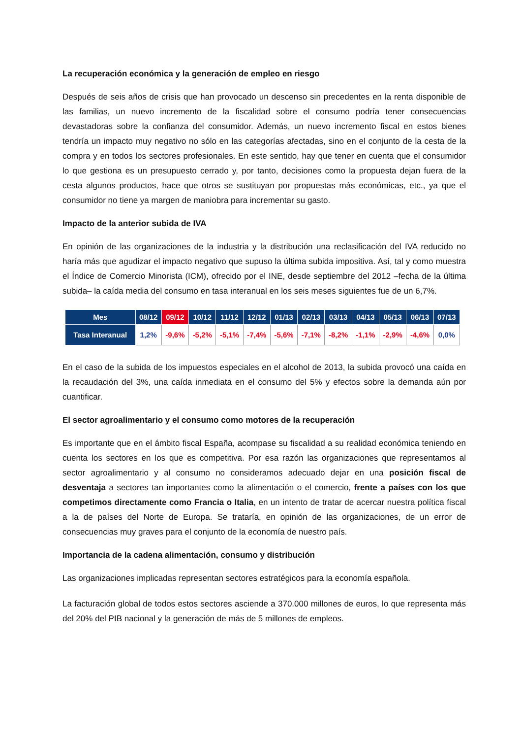La recuperación económica y la generación de empleo en riesgo
Después de seis años de crisis que han provocado un descenso sin precedentes en la renta disponible de las familias, un nuevo incremento de la fiscalidad sobre el consumo podría tener consecuencias devastadoras sobre la confianza del consumidor. Además, un nuevo incremento fiscal en estos bienes tendría un impacto muy negativo no sólo en las categorías afectadas, sino en el conjunto de la cesta de la compra y en todos los sectores profesionales. En este sentido, hay que tener en cuenta que el consumidor lo que gestiona es un presupuesto cerrado y, por tanto, decisiones como la propuesta dejan fuera de la cesta algunos productos, hace que otros se sustituyan por propuestas más económicas, etc., ya que el consumidor no tiene ya margen de maniobra para incrementar su gasto.
Impacto de la anterior subida de IVA
En opinión de las organizaciones de la industria y la distribución una reclasificación del IVA reducido no haría más que agudizar el impacto negativo que supuso la última subida impositiva. Así, tal y como muestra el Índice de Comercio Minorista (ICM), ofrecido por el INE, desde septiembre del 2012 –fecha de la última subida– la caída media del consumo en tasa interanual en los seis meses siguientes fue de un 6,7%.
| Mes | 08/12 | 09/12 | 10/12 | 11/12 | 12/12 | 01/13 | 02/13 | 03/13 | 04/13 | 05/13 | 06/13 | 07/13 |
| --- | --- | --- | --- | --- | --- | --- | --- | --- | --- | --- | --- | --- |
| Tasa Interanual | 1,2% | -9,6% | -5,2% | -5,1% | -7,4% | -5,6% | -7,1% | -8,2% | -1,1% | -2,9% | -4,6% | 0,0% |
En el caso de la subida de los impuestos especiales en el alcohol de 2013, la subida provocó una caída en la recaudación del 3%, una caída inmediata en el consumo del 5% y efectos sobre la demanda aún por cuantificar.
El sector agroalimentario y el consumo como motores de la recuperación
Es importante que en el ámbito fiscal España, acompase su fiscalidad a su realidad económica teniendo en cuenta los sectores en los que es competitiva. Por esa razón las organizaciones que representamos al sector agroalimentario y al consumo no consideramos adecuado dejar en una posición fiscal de desventaja a sectores tan importantes como la alimentación o el comercio, frente a países con los que competimos directamente como Francia o Italia, en un intento de tratar de acercar nuestra política fiscal a la de países del Norte de Europa. Se trataría, en opinión de las organizaciones, de un error de consecuencias muy graves para el conjunto de la economía de nuestro país.
Importancia de la cadena alimentación, consumo y distribución
Las organizaciones implicadas representan sectores estratégicos para la economía española.
La facturación global de todos estos sectores asciende a 370.000 millones de euros, lo que representa más del 20% del PIB nacional y la generación de más de 5 millones de empleos.